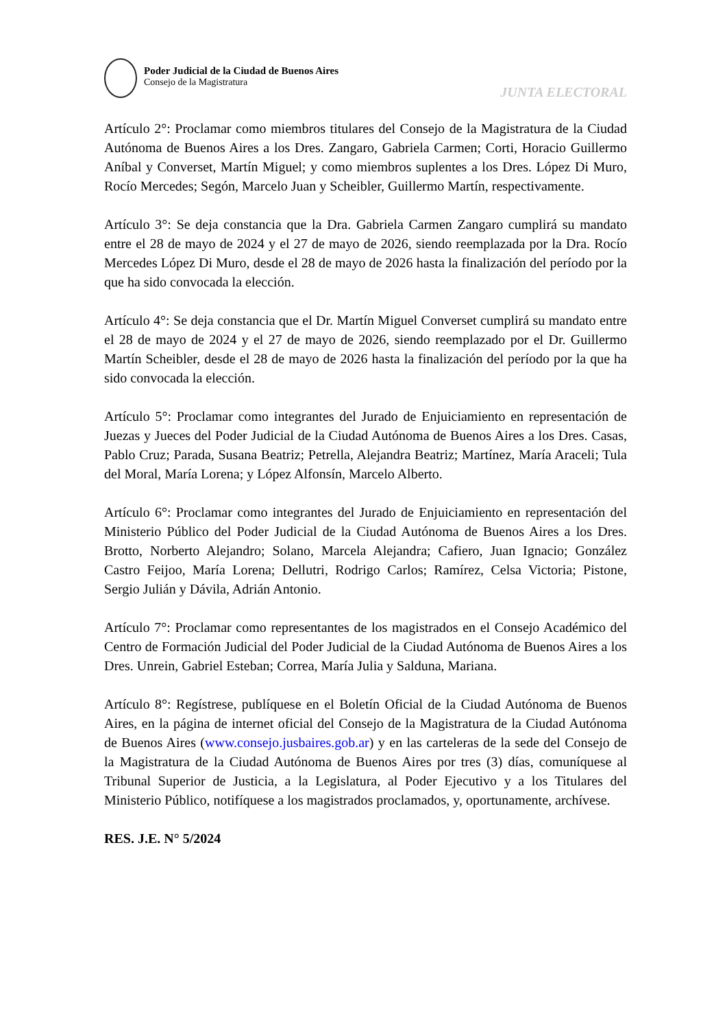Poder Judicial de la Ciudad de Buenos Aires
Consejo de la Magistratura
JUNTA ELECTORAL
Artículo 2°: Proclamar como miembros titulares del Consejo de la Magistratura de la Ciudad Autónoma de Buenos Aires a los Dres. Zangaro, Gabriela Carmen; Corti, Horacio Guillermo Aníbal y Converset, Martín Miguel; y como miembros suplentes a los Dres. López Di Muro, Rocío Mercedes; Segón, Marcelo Juan y Scheibler, Guillermo Martín, respectivamente.
Artículo 3°: Se deja constancia que la Dra. Gabriela Carmen Zangaro cumplirá su mandato entre el 28 de mayo de 2024 y el 27 de mayo de 2026, siendo reemplazada por la Dra. Rocío Mercedes López Di Muro, desde el 28 de mayo de 2026 hasta la finalización del período por la que ha sido convocada la elección.
Artículo 4°: Se deja constancia que el Dr. Martín Miguel Converset cumplirá su mandato entre el 28 de mayo de 2024 y el 27 de mayo de 2026, siendo reemplazado por el Dr. Guillermo Martín Scheibler, desde el 28 de mayo de 2026 hasta la finalización del período por la que ha sido convocada la elección.
Artículo 5°: Proclamar como integrantes del Jurado de Enjuiciamiento en representación de Juezas y Jueces del Poder Judicial de la Ciudad Autónoma de Buenos Aires a los Dres. Casas, Pablo Cruz; Parada, Susana Beatriz; Petrella, Alejandra Beatriz; Martínez, María Araceli; Tula del Moral, María Lorena; y López Alfonsín, Marcelo Alberto.
Artículo 6°: Proclamar como integrantes del Jurado de Enjuiciamiento en representación del Ministerio Público del Poder Judicial de la Ciudad Autónoma de Buenos Aires a los Dres. Brotto, Norberto Alejandro; Solano, Marcela Alejandra; Cafiero, Juan Ignacio; González Castro Feijoo, María Lorena; Dellutri, Rodrigo Carlos; Ramírez, Celsa Victoria; Pistone, Sergio Julián y Dávila, Adrián Antonio.
Artículo 7°: Proclamar como representantes de los magistrados en el Consejo Académico del Centro de Formación Judicial del Poder Judicial de la Ciudad Autónoma de Buenos Aires a los Dres. Unrein, Gabriel Esteban; Correa, María Julia y Salduna, Mariana.
Artículo 8°: Regístrese, publíquese en el Boletín Oficial de la Ciudad Autónoma de Buenos Aires, en la página de internet oficial del Consejo de la Magistratura de la Ciudad Autónoma de Buenos Aires (www.consejo.jusbaires.gob.ar) y en las carteleras de la sede del Consejo de la Magistratura de la Ciudad Autónoma de Buenos Aires por tres (3) días, comuníquese al Tribunal Superior de Justicia, a la Legislatura, al Poder Ejecutivo y a los Titulares del Ministerio Público, notifíquese a los magistrados proclamados, y, oportunamente, archívese.
RES. J.E. N° 5/2024